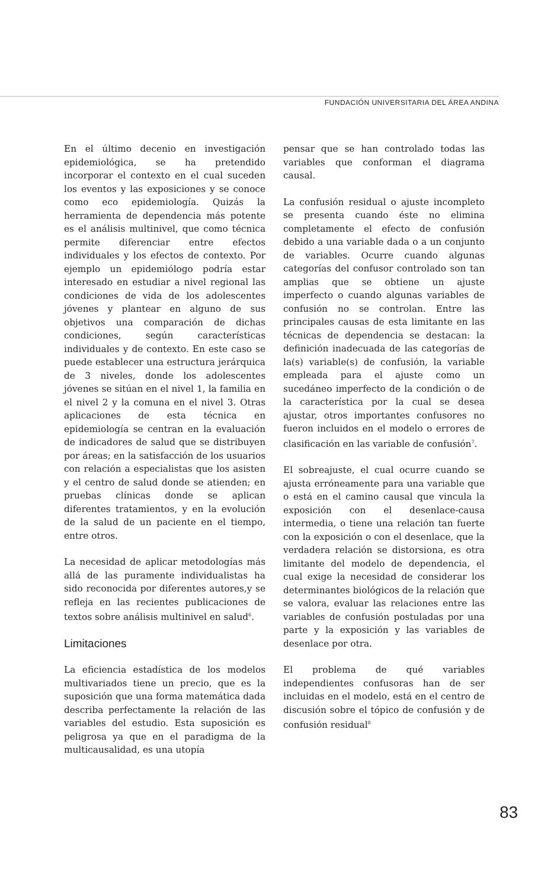FUNDACIÓN UNIVERSITARIA DEL ÁREA ANDINA
En el último decenio en investigación epidemiológica, se ha pretendido incorporar el contexto en el cual suceden los eventos y las exposiciones y se conoce como eco epidemiología. Quizás la herramienta de dependencia más potente es el análisis multinivel, que como técnica permite diferenciar entre efectos individuales y los efectos de contexto. Por ejemplo un epidemiólogo podría estar interesado en estudiar a nivel regional las condiciones de vida de los adolescentes jóvenes y plantear en alguno de sus objetivos una comparación de dichas condiciones, según características individuales y de contexto. En este caso se puede establecer una estructura jerárquica de 3 niveles, donde los adolescentes jóvenes se sitúan en el nivel 1, la familia en el nivel 2 y la comuna en el nivel 3. Otras aplicaciones de esta técnica en epidemiología se centran en la evaluación de indicadores de salud que se distribuyen por áreas; en la satisfacción de los usuarios con relación a especialistas que los asisten y el centro de salud donde se atienden; en pruebas clínicas donde se aplican diferentes tratamientos, y en la evolución de la salud de un paciente en el tiempo, entre otros.
La necesidad de aplicar metodologías más allá de las puramente individualistas ha sido reconocida por diferentes autores,y se refleja en las recientes publicaciones de textos sobre análisis multinivel en salud<sup>6</sup>.
Limitaciones
La eficiencia estadística de los modelos multivariados tiene un precio, que es la suposición que una forma matemática dada describa perfectamente la relación de las variables del estudio. Esta suposición es peligrosa ya que en el paradigma de la multicausalidad, es una utopía
pensar que se han controlado todas las variables que conforman el diagrama causal.
La confusión residual o ajuste incompleto se presenta cuando éste no elimina completamente el efecto de confusión debido a una variable dada o a un conjunto de variables. Ocurre cuando algunas categorías del confusor controlado son tan amplias que se obtiene un ajuste imperfecto o cuando algunas variables de confusión no se controlan. Entre las principales causas de esta limitante en las técnicas de dependencia se destacan: la definición inadecuada de las categorías de la(s) variable(s) de confusión, la variable empleada para el ajuste como un sucedáneo imperfecto de la condición o de la característica por la cual se desea ajustar, otros importantes confusores no fueron incluidos en el modelo o errores de clasificación en las variable de confusión<sup>7</sup>.
El sobreajuste, el cual ocurre cuando se ajusta erróneamente para una variable que o está en el camino causal que vincula la exposición con el desenlace-causa intermedia, o tiene una relación tan fuerte con la exposición o con el desenlace, que la verdadera relación se distorsiona, es otra limitante del modelo de dependencia, el cual exige la necesidad de considerar los determinantes biológicos de la relación que se valora, evaluar las relaciones entre las variables de confusión postuladas por una parte y la exposición y las variables de desenlace por otra.
El problema de qué variables independientes confusoras han de ser incluidas en el modelo, está en el centro de discusión sobre el tópico de confusión y de confusión residual<sup>8</sup>
83